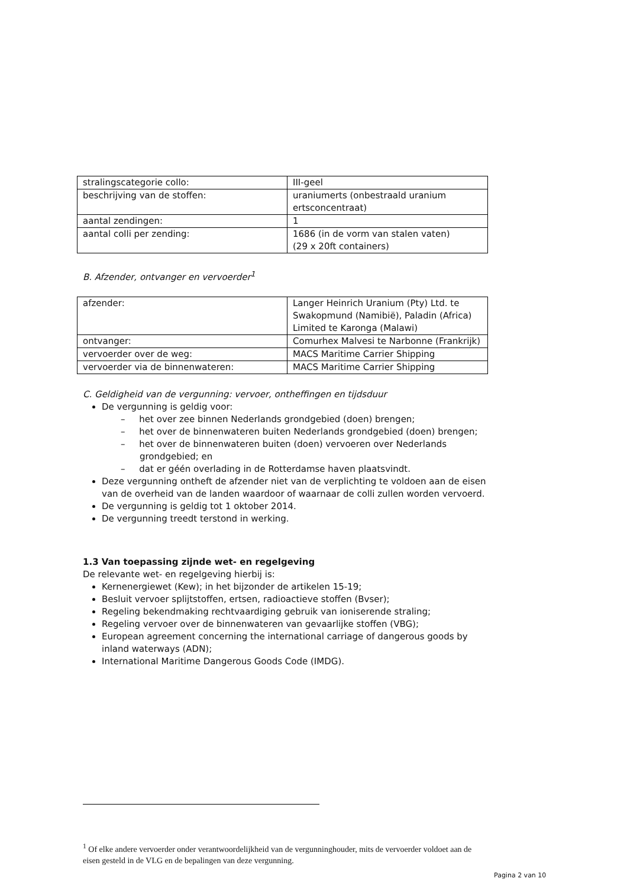| stralingscategorie collo: | III-geel |
| beschrijving van de stoffen: | uraniumerts (onbestraald uranium ertsconcentraat) |
| aantal zendingen: | 1 |
| aantal colli per zending: | 1686 (in de vorm van stalen vaten) (29 x 20ft containers) |
B. Afzender, ontvanger en vervoerder<sup>1</sup>
| afzender: | Langer Heinrich Uranium (Pty) Ltd. te Swakopmund (Namibië), Paladin (Africa) Limited te Karonga (Malawi) |
| ontvanger: | Comurhex Malvesi te Narbonne (Frankrijk) |
| vervoerder over de weg: | MACS Maritime Carrier Shipping |
| vervoerder via de binnenwateren: | MACS Maritime Carrier Shipping |
C. Geldigheid van de vergunning: vervoer, ontheffingen en tijdsduur
De vergunning is geldig voor:
– het over zee binnen Nederlands grondgebied (doen) brengen;
– het over de binnenwateren buiten Nederlands grondgebied (doen) brengen;
– het over de binnenwateren buiten (doen) vervoeren over Nederlands grondgebied; en
– dat er géén overlading in de Rotterdamse haven plaatsvindt.
Deze vergunning ontheft de afzender niet van de verplichting te voldoen aan de eisen van de overheid van de landen waardoor of waarnaar de colli zullen worden vervoerd.
De vergunning is geldig tot 1 oktober 2014.
De vergunning treedt terstond in werking.
1.3 Van toepassing zijnde wet- en regelgeving
De relevante wet- en regelgeving hierbij is:
Kernenergiewet (Kew); in het bijzonder de artikelen 15-19;
Besluit vervoer splijtstoffen, ertsen, radioactieve stoffen (Bvser);
Regeling bekendmaking rechtvaardiging gebruik van ioniserende straling;
Regeling vervoer over de binnenwateren van gevaarlijke stoffen (VBG);
European agreement concerning the international carriage of dangerous goods by inland waterways (ADN);
International Maritime Dangerous Goods Code (IMDG).
<sup>1</sup> Of elke andere vervoerder onder verantwoordelijkheid van de vergunninghouder, mits de vervoerder voldoet aan de eisen gesteld in de VLG en de bepalingen van deze vergunning.
Pagina 2 van 10